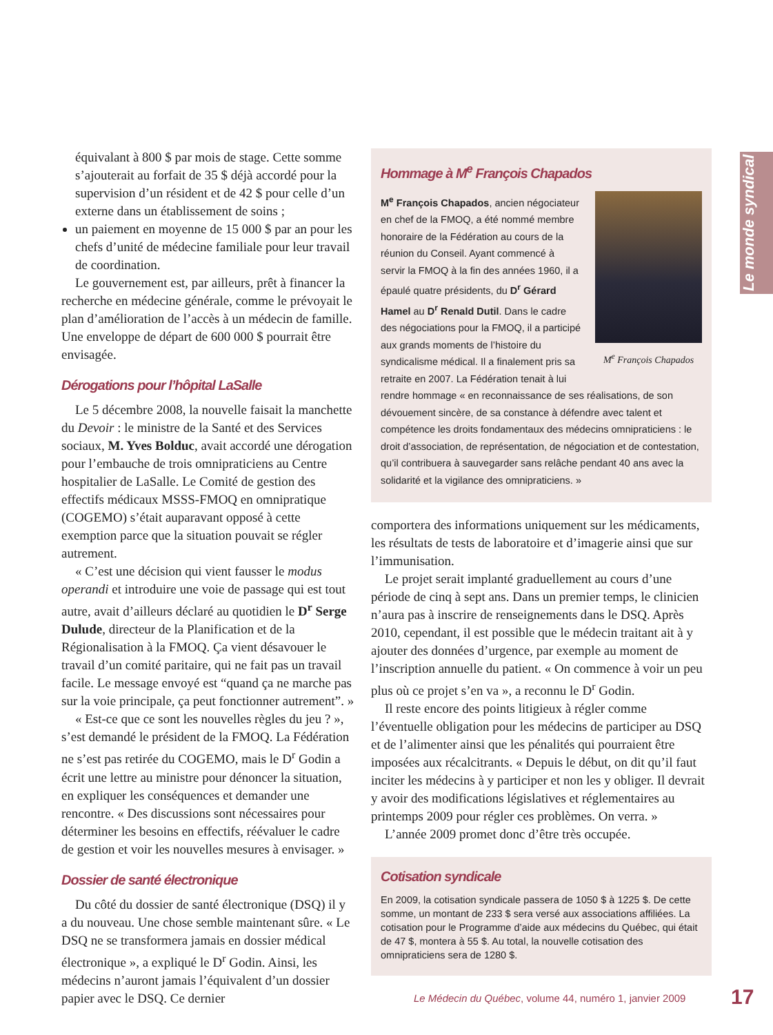Le monde syndical
équivalant à 800 $ par mois de stage. Cette somme s’ajouterait au forfait de 35 $ déjà accordé pour la supervision d’un résident et de 42 $ pour celle d’un externe dans un établissement de soins ;
un paiement en moyenne de 15 000 $ par an pour les chefs d’unité de médecine familiale pour leur travail de coordination.
Le gouvernement est, par ailleurs, prêt à financer la recherche en médecine générale, comme le prévoyait le plan d’amélioration de l’accès à un médecin de famille. Une enveloppe de départ de 600 000 $ pourrait être envisagée.
Dérogations pour l’hôpital LaSalle
Le 5 décembre 2008, la nouvelle faisait la manchette du Devoir : le ministre de la Santé et des Services sociaux, M. Yves Bolduc, avait accordé une dérogation pour l’embauche de trois omnipraticiens au Centre hospitalier de LaSalle. Le Comité de gestion des effectifs médicaux MSSS-FMOQ en omnipratique (COGEMO) s’était auparavant opposé à cette exemption parce que la situation pouvait se régler autrement.
« C’est une décision qui vient fausser le modus operandi et introduire une voie de passage qui est tout autre, avait d’ailleurs déclaré au quotidien le D<sup>r</sup> Serge Dulude, directeur de la Planification et de la Régionalisation à la FMOQ. Ça vient désavouer le travail d’un comité paritaire, qui ne fait pas un travail facile. Le message envoyé est “quand ça ne marche pas sur la voie principale, ça peut fonctionner autrement”. »
« Est-ce que ce sont les nouvelles règles du jeu ? », s’est demandé le président de la FMOQ. La Fédération ne s’est pas retirée du COGEMO, mais le D<sup>r</sup> Godin a écrit une lettre au ministre pour dénoncer la situation, en expliquer les conséquences et demander une rencontre. « Des discussions sont nécessaires pour déterminer les besoins en effectifs, réévaluer le cadre de gestion et voir les nouvelles mesures à envisager. »
Dossier de santé électronique
Du côté du dossier de santé électronique (DSQ) il y a du nouveau. Une chose semble maintenant sûre. « Le DSQ ne se transformera jamais en dossier médical électronique », a expliqué le D<sup>r</sup> Godin. Ainsi, les médecins n’auront jamais l’équivalent d’un dossier papier avec le DSQ. Ce dernier
Hommage à M<sup>e</sup> François Chapados
M<sup>e</sup> François Chapados
M<sup>e</sup> François Chapados, ancien négociateur en chef de la FMOQ, a été nommé membre honoraire de la Fédération au cours de la réunion du Conseil. Ayant commencé à servir la FMOQ à la fin des années 1960, il a épaulé quatre présidents, du D<sup>r</sup> Gérard Hamel au D<sup>r</sup> Renald Dutil. Dans le cadre des négociations pour la FMOQ, il a participé aux grands moments de l’histoire du syndicalisme médical. Il a finalement pris sa retraite en 2007. La Fédération tenait à lui rendre hommage « en reconnaissance de ses réalisations, de son dévouement sincère, de sa constance à défendre avec talent et compétence les droits fondamentaux des médecins omnipraticiens : le droit d’association, de représentation, de négociation et de contestation, qu’il contribuera à sauvegarder sans relâche pendant 40 ans avec la solidarité et la vigilance des omnipraticiens. »
comportera des informations uniquement sur les médicaments, les résultats de tests de laboratoire et d’imagerie ainsi que sur l’immunisation.
Le projet serait implanté graduellement au cours d’une période de cinq à sept ans. Dans un premier temps, le clinicien n’aura pas à inscrire de renseignements dans le DSQ. Après 2010, cependant, il est possible que le médecin traitant ait à y ajouter des données d’urgence, par exemple au moment de l’inscription annuelle du patient. « On commence à voir un peu plus où ce projet s’en va », a reconnu le D<sup>r</sup> Godin.
Il reste encore des points litigieux à régler comme l’éventuelle obligation pour les médecins de participer au DSQ et de l’alimenter ainsi que les pénalités qui pourraient être imposées aux récalcitrants. « Depuis le début, on dit qu’il faut inciter les médecins à y participer et non les y obliger. Il devrait y avoir des modifications législatives et réglementaires au printemps 2009 pour régler ces problèmes. On verra. »
L’année 2009 promet donc d’être très occupée.
Cotisation syndicale
En 2009, la cotisation syndicale passera de 1050 $ à 1225 $. De cette somme, un montant de 233 $ sera versé aux associations affiliées. La cotisation pour le Programme d’aide aux médecins du Québec, qui était de 47 $, montera à 55 $. Au total, la nouvelle cotisation des omnipraticiens sera de 1280 $.
Le Médecin du Québec, volume 44, numéro 1, janvier 2009
17